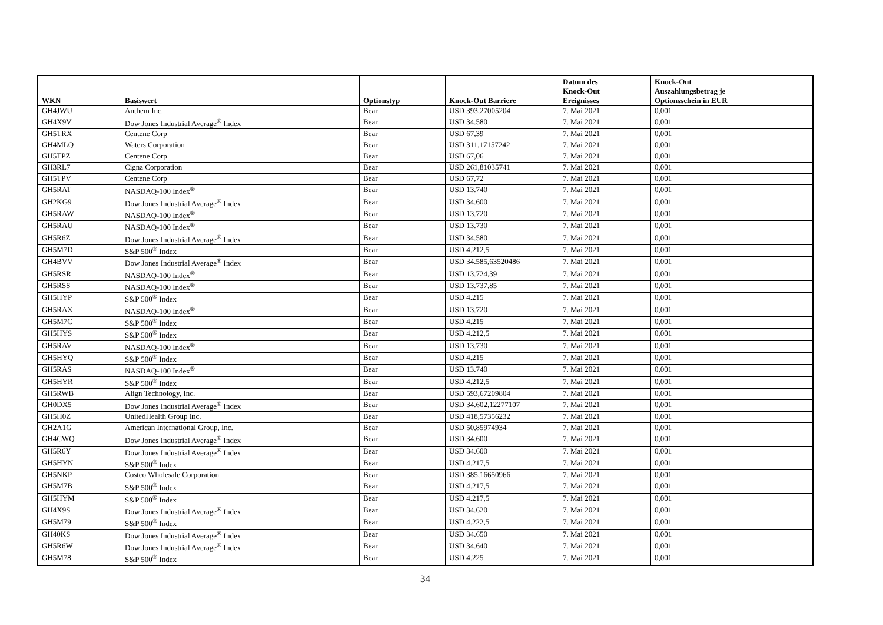| WKN | Basiswert | Optionstyp | Knock-Out Barriere | Datum des Knock-Out Ereignisses | Knock-Out Auszahlungsbetrag je Optionsschein in EUR |
| --- | --- | --- | --- | --- | --- |
| GH4JWU | Anthem Inc. | Bear | USD 393,27005204 | 7. Mai 2021 | 0,001 |
| GH4X9V | Dow Jones Industrial Average<sup>®</sup> Index | Bear | USD 34.580 | 7. Mai 2021 | 0,001 |
| GH5TRX | Centene Corp | Bear | USD 67,39 | 7. Mai 2021 | 0,001 |
| GH4MLQ | Waters Corporation | Bear | USD 311,17157242 | 7. Mai 2021 | 0,001 |
| GH5TPZ | Centene Corp | Bear | USD 67,06 | 7. Mai 2021 | 0,001 |
| GH3RL7 | Cigna Corporation | Bear | USD 261,81035741 | 7. Mai 2021 | 0,001 |
| GH5TPV | Centene Corp | Bear | USD 67,72 | 7. Mai 2021 | 0,001 |
| GH5RAT | NASDAQ-100 Index<sup>®</sup> | Bear | USD 13.740 | 7. Mai 2021 | 0,001 |
| GH2KG9 | Dow Jones Industrial Average<sup>®</sup> Index | Bear | USD 34.600 | 7. Mai 2021 | 0,001 |
| GH5RAW | NASDAQ-100 Index<sup>®</sup> | Bear | USD 13.720 | 7. Mai 2021 | 0,001 |
| GH5RAU | NASDAQ-100 Index<sup>®</sup> | Bear | USD 13.730 | 7. Mai 2021 | 0,001 |
| GH5R6Z | Dow Jones Industrial Average<sup>®</sup> Index | Bear | USD 34.580 | 7. Mai 2021 | 0,001 |
| GH5M7D | S&P 500<sup>®</sup> Index | Bear | USD 4.212,5 | 7. Mai 2021 | 0,001 |
| GH4BVV | Dow Jones Industrial Average<sup>®</sup> Index | Bear | USD 34.585,63520486 | 7. Mai 2021 | 0,001 |
| GH5RSR | NASDAQ-100 Index<sup>®</sup> | Bear | USD 13.724,39 | 7. Mai 2021 | 0,001 |
| GH5RSS | NASDAQ-100 Index<sup>®</sup> | Bear | USD 13.737,85 | 7. Mai 2021 | 0,001 |
| GH5HYP | S&P 500<sup>®</sup> Index | Bear | USD 4.215 | 7. Mai 2021 | 0,001 |
| GH5RAX | NASDAQ-100 Index<sup>®</sup> | Bear | USD 13.720 | 7. Mai 2021 | 0,001 |
| GH5M7C | S&P 500<sup>®</sup> Index | Bear | USD 4.215 | 7. Mai 2021 | 0,001 |
| GH5HYS | S&P 500<sup>®</sup> Index | Bear | USD 4.212,5 | 7. Mai 2021 | 0,001 |
| GH5RAV | NASDAQ-100 Index<sup>®</sup> | Bear | USD 13.730 | 7. Mai 2021 | 0,001 |
| GH5HYQ | S&P 500<sup>®</sup> Index | Bear | USD 4.215 | 7. Mai 2021 | 0,001 |
| GH5RAS | NASDAQ-100 Index<sup>®</sup> | Bear | USD 13.740 | 7. Mai 2021 | 0,001 |
| GH5HYR | S&P 500<sup>®</sup> Index | Bear | USD 4.212,5 | 7. Mai 2021 | 0,001 |
| GH5RWB | Align Technology, Inc. | Bear | USD 593,67209804 | 7. Mai 2021 | 0,001 |
| GH0DX5 | Dow Jones Industrial Average<sup>®</sup> Index | Bear | USD 34.602,12277107 | 7. Mai 2021 | 0,001 |
| GH5H0Z | UnitedHealth Group Inc. | Bear | USD 418,57356232 | 7. Mai 2021 | 0,001 |
| GH2A1G | American International Group, Inc. | Bear | USD 50,85974934 | 7. Mai 2021 | 0,001 |
| GH4CWQ | Dow Jones Industrial Average<sup>®</sup> Index | Bear | USD 34.600 | 7. Mai 2021 | 0,001 |
| GH5R6Y | Dow Jones Industrial Average<sup>®</sup> Index | Bear | USD 34.600 | 7. Mai 2021 | 0,001 |
| GH5HYN | S&P 500<sup>®</sup> Index | Bear | USD 4.217,5 | 7. Mai 2021 | 0,001 |
| GH5NKP | Costco Wholesale Corporation | Bear | USD 385,16650966 | 7. Mai 2021 | 0,001 |
| GH5M7B | S&P 500<sup>®</sup> Index | Bear | USD 4.217,5 | 7. Mai 2021 | 0,001 |
| GH5HYM | S&P 500<sup>®</sup> Index | Bear | USD 4.217,5 | 7. Mai 2021 | 0,001 |
| GH4X9S | Dow Jones Industrial Average<sup>®</sup> Index | Bear | USD 34.620 | 7. Mai 2021 | 0,001 |
| GH5M79 | S&P 500<sup>®</sup> Index | Bear | USD 4.222,5 | 7. Mai 2021 | 0,001 |
| GH40KS | Dow Jones Industrial Average<sup>®</sup> Index | Bear | USD 34.650 | 7. Mai 2021 | 0,001 |
| GH5R6W | Dow Jones Industrial Average<sup>®</sup> Index | Bear | USD 34.640 | 7. Mai 2021 | 0,001 |
| GH5M78 | S&P 500<sup>®</sup> Index | Bear | USD 4.225 | 7. Mai 2021 | 0,001 |
34